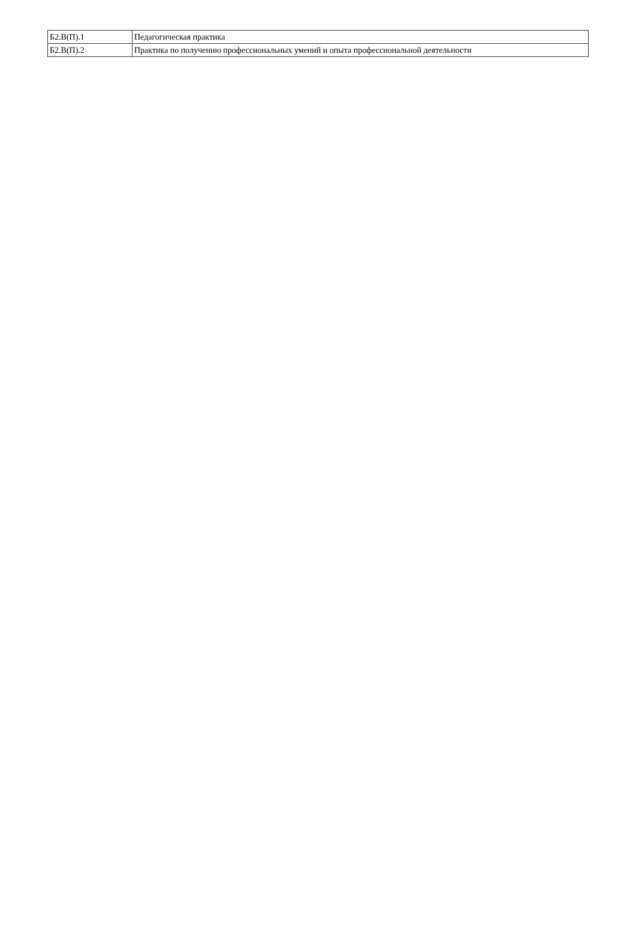| Б2.В(П).1 | Педагогическая практика |
| Б2.В(П).2 | Практика по получению профессиональных умений и опыта профессиональной деятельности |